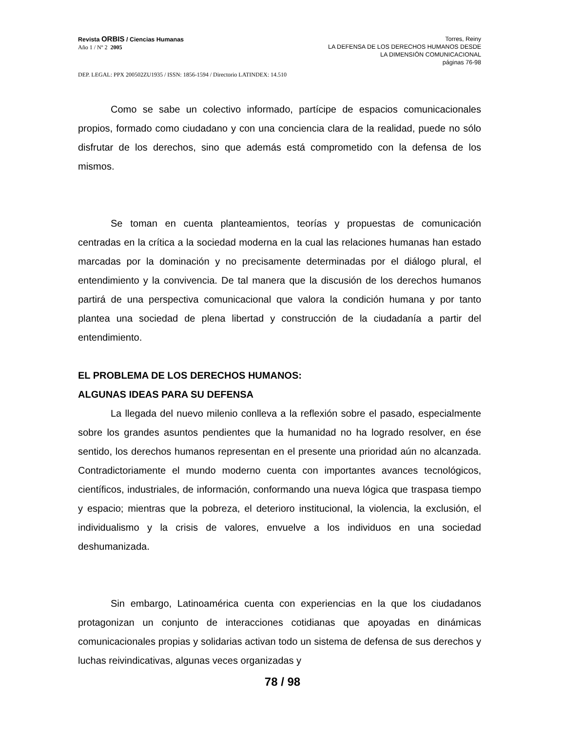Revista ORBIS / Ciencias Humanas
Año 1 / Nº 2 2005
Torres, Reiny
LA DEFENSA DE LOS DERECHOS HUMANOS DESDE
LA DIMENSIÓN COMUNICACIONAL
páginas 76-98
DEP. LEGAL: PPX 200502ZU1935 / ISSN: 1856-1594 / Directorio LATINDEX: 14.510
Como se sabe un colectivo informado, partícipe de espacios comunicacionales propios, formado como ciudadano y con una conciencia clara de la realidad, puede no sólo disfrutar de los derechos, sino que además está comprometido con la defensa de los mismos.
Se toman en cuenta planteamientos, teorías y propuestas de comunicación centradas en la crítica a la sociedad moderna en la cual las relaciones humanas han estado marcadas por la dominación y no precisamente determinadas por el diálogo plural, el entendimiento y la convivencia. De tal manera que la discusión de los derechos humanos partirá de una perspectiva comunicacional que valora la condición humana y por tanto plantea una sociedad de plena libertad y construcción de la ciudadanía a partir del entendimiento.
EL PROBLEMA DE LOS DERECHOS HUMANOS:
ALGUNAS IDEAS PARA SU DEFENSA
La llegada del nuevo milenio conlleva a la reflexión sobre el pasado, especialmente sobre los grandes asuntos pendientes que la humanidad no ha logrado resolver, en ése sentido, los derechos humanos representan en el presente una prioridad aún no alcanzada. Contradictoriamente el mundo moderno cuenta con importantes avances tecnológicos, científicos, industriales, de información, conformando una nueva lógica que traspasa tiempo y espacio; mientras que la pobreza, el deterioro institucional, la violencia, la exclusión, el individualismo y la crisis de valores, envuelve a los individuos en una sociedad deshumanizada.
Sin embargo, Latinoamérica cuenta con experiencias en la que los ciudadanos protagonizan un conjunto de interacciones cotidianas que apoyadas en dinámicas comunicacionales propias y solidarias activan todo un sistema de defensa de sus derechos y luchas reivindicativas, algunas veces organizadas y
78 / 98